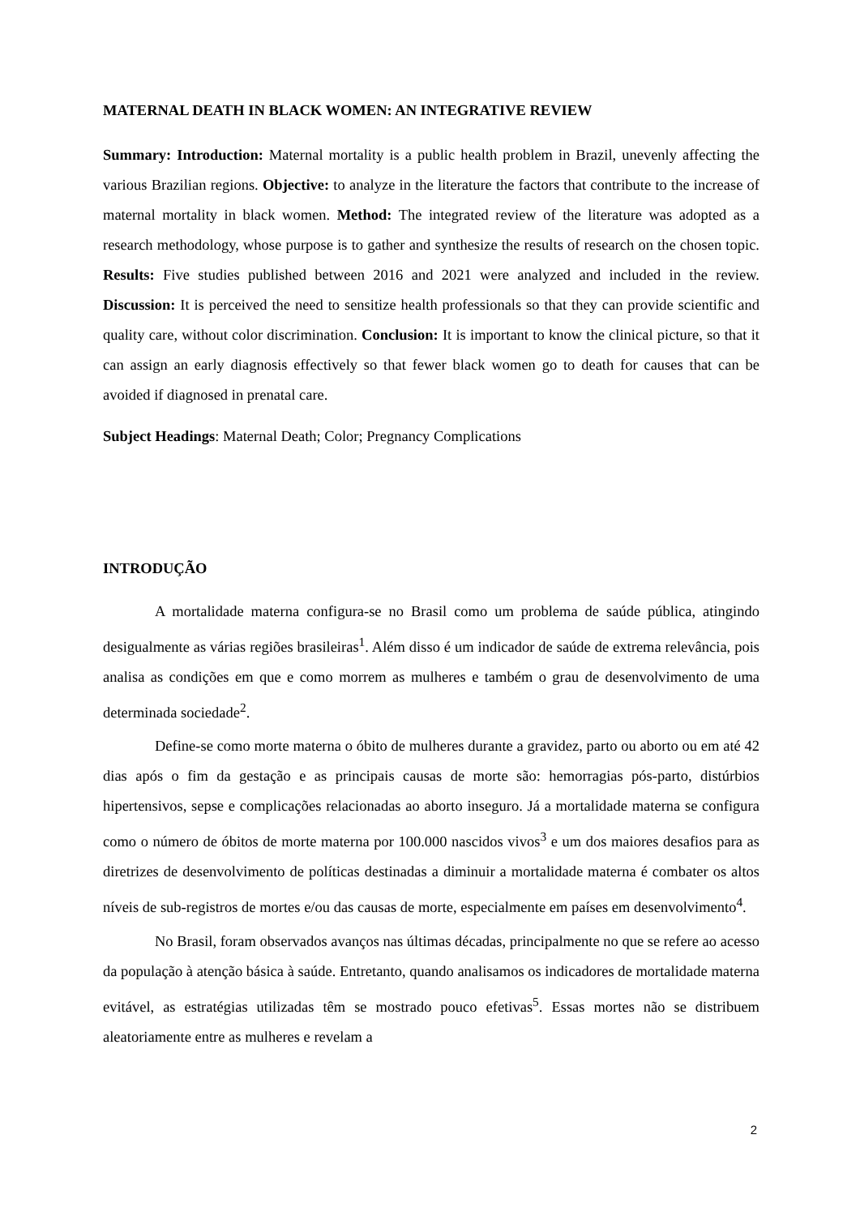MATERNAL DEATH IN BLACK WOMEN: AN INTEGRATIVE REVIEW
Summary: Introduction: Maternal mortality is a public health problem in Brazil, unevenly affecting the various Brazilian regions. Objective: to analyze in the literature the factors that contribute to the increase of maternal mortality in black women. Method: The integrated review of the literature was adopted as a research methodology, whose purpose is to gather and synthesize the results of research on the chosen topic. Results: Five studies published between 2016 and 2021 were analyzed and included in the review. Discussion: It is perceived the need to sensitize health professionals so that they can provide scientific and quality care, without color discrimination. Conclusion: It is important to know the clinical picture, so that it can assign an early diagnosis effectively so that fewer black women go to death for causes that can be avoided if diagnosed in prenatal care.
Subject Headings: Maternal Death; Color; Pregnancy Complications
INTRODUÇÃO
A mortalidade materna configura-se no Brasil como um problema de saúde pública, atingindo desigualmente as várias regiões brasileiras<sup>1</sup>. Além disso é um indicador de saúde de extrema relevância, pois analisa as condições em que e como morrem as mulheres e também o grau de desenvolvimento de uma determinada sociedade<sup>2</sup>.
Define-se como morte materna o óbito de mulheres durante a gravidez, parto ou aborto ou em até 42 dias após o fim da gestação e as principais causas de morte são: hemorragias pós-parto, distúrbios hipertensivos, sepse e complicações relacionadas ao aborto inseguro. Já a mortalidade materna se configura como o número de óbitos de morte materna por 100.000 nascidos vivos<sup>3</sup> e um dos maiores desafios para as diretrizes de desenvolvimento de políticas destinadas a diminuir a mortalidade materna é combater os altos níveis de sub-registros de mortes e/ou das causas de morte, especialmente em países em desenvolvimento<sup>4</sup>.
No Brasil, foram observados avanços nas últimas décadas, principalmente no que se refere ao acesso da população à atenção básica à saúde. Entretanto, quando analisamos os indicadores de mortalidade materna evitável, as estratégias utilizadas têm se mostrado pouco efetivas<sup>5</sup>. Essas mortes não se distribuem aleatoriamente entre as mulheres e revelam a
2